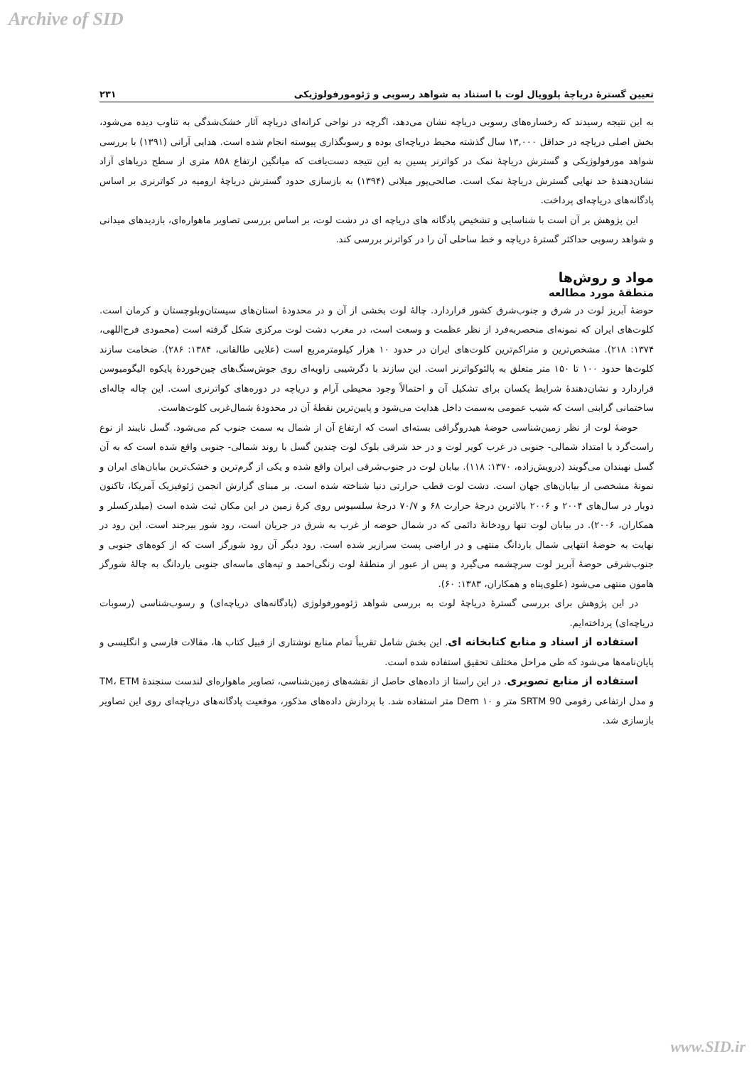Archive of SID
تعیین گسترۀ دریاچۀ پلوویال لوت با استناد به شواهد رسوبی و ژئومورفولوژیکی ۲۳۱
به این نتیجه رسیدند که رخساره‌های رسوبی دریاچه نشان می‌دهد، اگرچه در نواحی کرانه‌ای دریاچه آثار خشک‌شدگی به تناوب دیده می‌شود، بخش اصلی دریاچه در حداقل ۱۳,۰۰۰ سال گذشته محیط دریاچه‌ای بوده و رسوبگذاری پیوسته انجام شده است. هدایی آرانی (۱۳۹۱) با بررسی شواهد مورفولوژیکی و گسترش دریاچۀ نمک در کواترنر پسین به این نتیجه دست‌یافت که میانگین ارتفاع ۸۵۸ متری از سطح دریاهای آزاد نشان‌دهندۀ حد نهایی گسترش دریاچۀ نمک است. صالحی‌پور میلانی (۱۳۹۴) به بازسازی حدود گسترش دریاچۀ ارومیه در کواترنری بر اساس پادگانه‌های دریاچه‌ای پرداخت.
این پژوهش بر آن است با شناسایی و تشخیص پادگانه های دریاچه ای در دشت لوت، بر اساس بررسی تصاویر ماهواره‌ای، بازدیدهای میدانی و شواهد رسوبی حداکثر گسترۀ دریاچه و خط ساحلی آن را در کواترنر بررسی کند.
مواد و روش‌ها
منطقۀ مورد مطالعه
حوضۀ آبریز لوت در شرق و جنوب‌شرق کشور قراردارد. چالۀ لوت بخشی از آن و در محدودۀ استان‌های سیستان‌وبلوچستان و کرمان است. کلوت‌های ایران که نمونه‌ای منحصربه‌فرد از نظر عظمت و وسعت است، در مغرب دشت لوت مرکزی شکل گرفته است (محمودی فرج‌اللهی، ۱۳۷۴: ۲۱۸). مشخص‌ترین و متراکم‌ترین کلوت‌های ایران در حدود ۱۰ هزار کیلومترمربع است (علایی طالقانی، ۱۳۸۴: ۲۸۶). ضخامت سازند کلوت‌ها حدود ۱۰۰ تا ۱۵۰ متر متعلق به پالئوکواترنر است. این سازند با دگرشیبی زاویه‌ای روی جوش‌سنگ‌های چین‌خوردۀ پایکوه الیگومیوسن قراردارد و نشان‌دهندۀ شرایط یکسان برای تشکیل آن و احتمالاً وجود محیطی آرام و دریاچه در دوره‌های کواترنری است. این چاله چاله‌ای ساختمانی گرابنی است که شیب عمومی به‌سمت داخل هدایت می‌شود و پایین‌ترین نقطۀ آن در محدودۀ شمال‌غربی کلوت‌هاست.
حوضۀ لوت از نظر زمین‌شناسی حوضۀ هیدروگرافی بسته‌ای است که ارتفاع آن از شمال به سمت جنوب کم می‌شود. گسل نایبند از نوع راست‌گرد با امتداد شمالی- جنوبی در غرب کویر لوت و در حد شرقی بلوک لوت چندین گسل با روند شمالی- جنوبی واقع شده است که به آن گسل نهبندان می‌گویند (درویش‌زاده، ۱۳۷۰: ۱۱۸). بیابان لوت در جنوب‌شرقی ایران واقع شده و یکی از گرم‌ترین و خشک‌ترین بیابان‌های ایران و نمونۀ مشخصی از بیابان‌های جهان است. دشت لوت قطب حرارتی دنیا شناخته شده است. بر مبنای گزارش انجمن ژئوفیزیک آمریکا، تاکنون دوبار در سال‌های ۲۰۰۴ و ۲۰۰۶ بالاترین درجۀ حرارت ۶۸ و ۷۰/۷ درجۀ سلسیوس روی کرۀ زمین در این مکان ثبت شده است (میلدرکسلر و همکاران، ۲۰۰۶). در بیابان لوت تنها رودخانۀ دائمی که در شمال حوضه از غرب به شرق در جریان است، رود شور بیرجند است. این رود در نهایت به حوضۀ انتهایی شمال یاردانگ منتهی و در اراضی پست سرازیر شده است. رود دیگر آن رود شورگز است که از کوه‌های جنوبی و جنوب‌شرقی حوضۀ آبریز لوت سرچشمه می‌گیرد و پس از عبور از منطقۀ لوت زنگی‌احمد و تپه‌های ماسه‌ای جنوبی یاردانگ به چالۀ شورگز هامون منتهی می‌شود (علوی‌پناه و همکاران، ۱۳۸۳: ۶۰).
در این پژوهش برای بررسی گسترۀ دریاچۀ لوت به بررسی شواهد ژئومورفولوژی (پادگانه‌های دریاچه‌ای) و رسوب‌شناسی (رسوبات دریاچه‌ای) پرداخته‌ایم.
استفاده از اسناد و منابع کتابخانه ای. این بخش شامل تقریباً تمام منابع نوشتاری از قبیل کتاب ها، مقالات فارسی و انگلیسی و پایان‌نامه‌ها می‌شود که طی مراحل مختلف تحقیق استفاده شده است.
استفاده از منابع تصویری. در این راستا از داده‌های حاصل از نقشه‌های زمین‌شناسی، تصاویر ماهواره‌ای لندست سنجندۀ TM، ETM و مدل ارتفاعی رقومی SRTM 90 متر و Dem ۱۰ متر استفاده شد. با پردازش داده‌های مذکور، موقعیت پادگانه‌های دریاچه‌ای روی این تصاویر بازسازی شد.
www.SID.ir